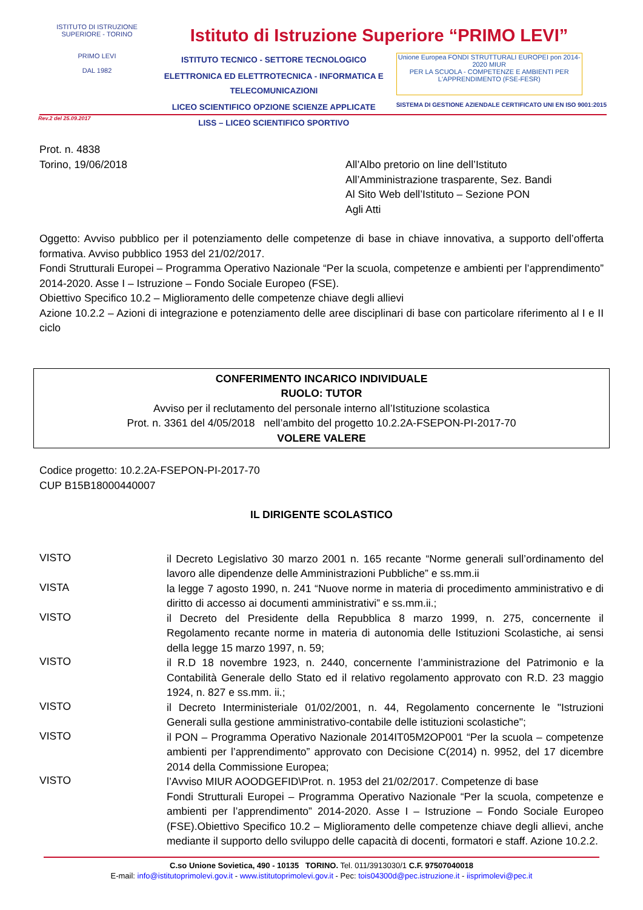ISTITUTO DI ISTRUZIONE SUPERIORE - TORINO
PRIMO LEVI
DAL 1982
Istituto di Istruzione Superiore “PRIMO LEVI”
ISTITUTO TECNICO - SETTORE TECNOLOGICO
ELETTRONICA ED ELETTROTECNICA - INFORMATICA E TELECOMUNICAZIONI
LICEO SCIENTIFICO OPZIONE SCIENZE APPLICATE
LISS – LICEO SCIENTIFICO SPORTIVO
Unione Europea FONDI STRUTTURALI EUROPEI pon 2014-2020 MIUR
PER LA SCUOLA - COMPETENZE E AMBIENTI PER L'APPRENDIMENTO (FSE-FESR)
SISTEMA DI GESTIONE AZIENDALE CERTIFICATO UNI EN ISO 9001:2015
Rev.2 del 25.09.2017
Prot. n. 4838
Torino, 19/06/2018
All’Albo pretorio on line dell’Istituto
All’Amministrazione trasparente, Sez. Bandi
Al Sito Web dell’Istituto – Sezione PON
Agli Atti
Oggetto: Avviso pubblico per il potenziamento delle competenze di base in chiave innovativa, a supporto dell’offerta formativa. Avviso pubblico 1953 del 21/02/2017.
Fondi Strutturali Europei – Programma Operativo Nazionale “Per la scuola, competenze e ambienti per l’apprendimento” 2014-2020. Asse I – Istruzione – Fondo Sociale Europeo (FSE).
Obiettivo Specifico 10.2 – Miglioramento delle competenze chiave degli allievi
Azione 10.2.2 – Azioni di integrazione e potenziamento delle aree disciplinari di base con particolare riferimento al I e II ciclo
CONFERIMENTO INCARICO INDIVIDUALE
RUOLO: TUTOR
Avviso per il reclutamento del personale interno all’Istituzione scolastica
Prot. n. 3361 del 4/05/2018 nell’ambito del progetto 10.2.2A-FSEPON-PI-2017-70
VOLERE VALERE
Codice progetto: 10.2.2A-FSEPON-PI-2017-70
CUP B15B18000440007
IL DIRIGENTE SCOLASTICO
VISTO
il Decreto Legislativo 30 marzo 2001 n. 165 recante “Norme generali sull’ordinamento del lavoro alle dipendenze delle Amministrazioni Pubbliche” e ss.mm.ii
VISTA
la legge 7 agosto 1990, n. 241 “Nuove norme in materia di procedimento amministrativo e di diritto di accesso ai documenti amministrativi” e ss.mm.ii.;
VISTO
il Decreto del Presidente della Repubblica 8 marzo 1999, n. 275, concernente il Regolamento recante norme in materia di autonomia delle Istituzioni Scolastiche, ai sensi della legge 15 marzo 1997, n. 59;
VISTO
il R.D 18 novembre 1923, n. 2440, concernente l’amministrazione del Patrimonio e la Contabilità Generale dello Stato ed il relativo regolamento approvato con R.D. 23 maggio 1924, n. 827 e ss.mm. ii.;
VISTO
il Decreto Interministeriale 01/02/2001, n. 44, Regolamento concernente le "Istruzioni Generali sulla gestione amministrativo-contabile delle istituzioni scolastiche";
VISTO
il PON – Programma Operativo Nazionale 2014IT05M2OP001 “Per la scuola – competenze ambienti per l’apprendimento” approvato con Decisione C(2014) n. 9952, del 17 dicembre 2014 della Commissione Europea;
VISTO
l’Avviso MIUR AOODGEFID\Prot. n. 1953 del 21/02/2017. Competenze di base
Fondi Strutturali Europei – Programma Operativo Nazionale “Per la scuola, competenze e ambienti per l’apprendimento” 2014-2020. Asse I – Istruzione – Fondo Sociale Europeo (FSE).Obiettivo Specifico 10.2 – Miglioramento delle competenze chiave degli allievi, anche mediante il supporto dello sviluppo delle capacità di docenti, formatori e staff. Azione 10.2.2.
C.so Unione Sovietica, 490 - 10135 TORINO. Tel. 011/3913030/1 C.F. 97507040018
E-mail: info@istitutoprimolevi.gov.it - www.istitutoprimolevi.gov.it - Pec: tois04300d@pec.istruzione.it - iisprimolevi@pec.it